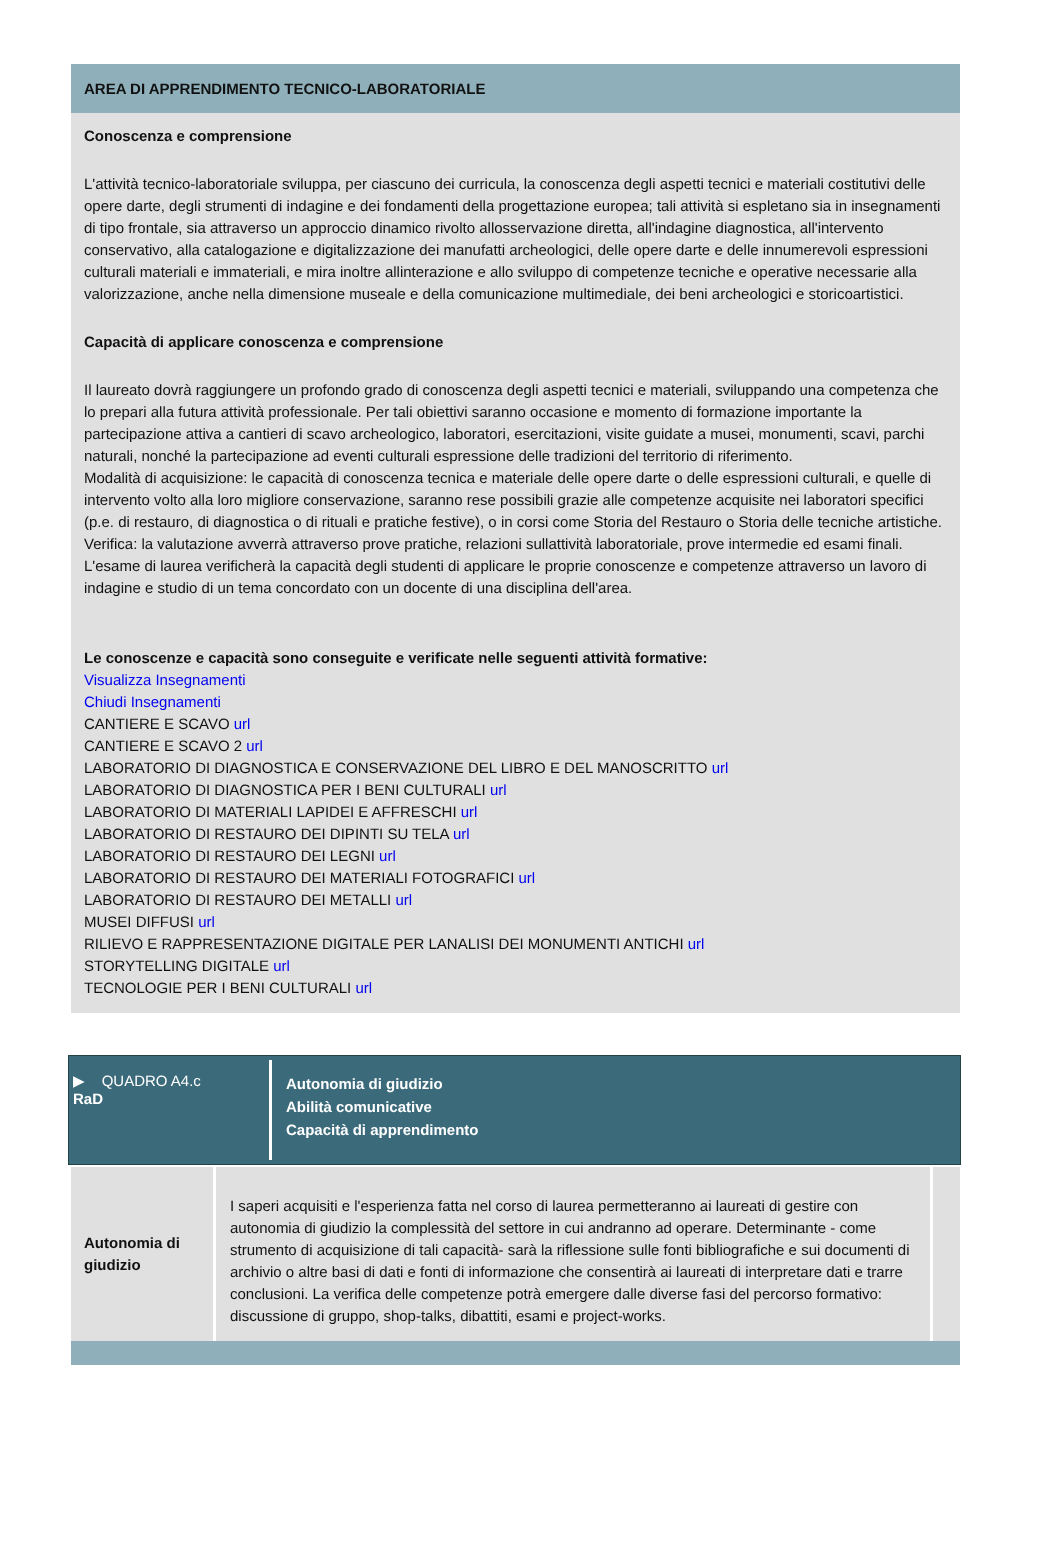AREA DI APPRENDIMENTO TECNICO-LABORATORIALE
Conoscenza e comprensione
L'attività tecnico-laboratoriale sviluppa, per ciascuno dei curricula, la conoscenza degli aspetti tecnici e materiali costitutivi delle opere darte, degli strumenti di indagine e dei fondamenti della progettazione europea; tali attività si espletano sia in insegnamenti di tipo frontale, sia attraverso un approccio dinamico rivolto allosservazione diretta, all'indagine diagnostica, all'intervento conservativo, alla catalogazione e digitalizzazione dei manufatti archeologici, delle opere darte e delle innumerevoli espressioni culturali materiali e immateriali, e mira inoltre allinterazione e allo sviluppo di competenze tecniche e operative necessarie alla valorizzazione, anche nella dimensione museale e della comunicazione multimediale, dei beni archeologici e storicoartistici.
Capacità di applicare conoscenza e comprensione
Il laureato dovrà raggiungere un profondo grado di conoscenza degli aspetti tecnici e materiali, sviluppando una competenza che lo prepari alla futura attività professionale. Per tali obiettivi saranno occasione e momento di formazione importante la partecipazione attiva a cantieri di scavo archeologico, laboratori, esercitazioni, visite guidate a musei, monumenti, scavi, parchi naturali, nonché la partecipazione ad eventi culturali espressione delle tradizioni del territorio di riferimento.
Modalità di acquisizione: le capacità di conoscenza tecnica e materiale delle opere darte o delle espressioni culturali, e quelle di intervento volto alla loro migliore conservazione, saranno rese possibili grazie alle competenze acquisite nei laboratori specifici (p.e. di restauro, di diagnostica o di rituali e pratiche festive), o in corsi come Storia del Restauro o Storia delle tecniche artistiche.
Verifica: la valutazione avverrà attraverso prove pratiche, relazioni sullattività laboratoriale, prove intermedie ed esami finali. L'esame di laurea verificherà la capacità degli studenti di applicare le proprie conoscenze e competenze attraverso un lavoro di indagine e studio di un tema concordato con un docente di una disciplina dell'area.
Le conoscenze e capacità sono conseguite e verificate nelle seguenti attività formative:
Visualizza Insegnamenti
Chiudi Insegnamenti
CANTIERE E SCAVO url
CANTIERE E SCAVO 2 url
LABORATORIO DI DIAGNOSTICA E CONSERVAZIONE DEL LIBRO E DEL MANOSCRITTO url
LABORATORIO DI DIAGNOSTICA PER I BENI CULTURALI url
LABORATORIO DI MATERIALI LAPIDEI E AFFRESCHI url
LABORATORIO DI RESTAURO DEI DIPINTI SU TELA url
LABORATORIO DI RESTAURO DEI LEGNI url
LABORATORIO DI RESTAURO DEI MATERIALI FOTOGRAFICI url
LABORATORIO DI RESTAURO DEI METALLI url
MUSEI DIFFUSI url
RILIEVO E RAPPRESENTAZIONE DIGITALE PER LANALISI DEI MONUMENTI ANTICHI url
STORYTELLING DIGITALE url
TECNOLOGIE PER I BENI CULTURALI url
▶ QUADRO A4.c
RaD
Autonomia di giudizio
Abilità comunicative
Capacità di apprendimento
| Autonomia di giudizio | I saperi acquisiti e l'esperienza fatta nel corso di laurea permetteranno ai laureati di gestire con autonomia di giudizio la complessità del settore in cui andranno ad operare. Determinante - come strumento di acquisizione di tali capacità- sarà la riflessione sulle fonti bibliografiche e sui documenti di archivio o altre basi di dati e fonti di informazione che consentirà ai laureati di interpretare dati e trarre conclusioni. La verifica delle competenze potrà emergere dalle diverse fasi del percorso formativo: discussione di gruppo, shop-talks, dibattiti, esami e project-works. | |